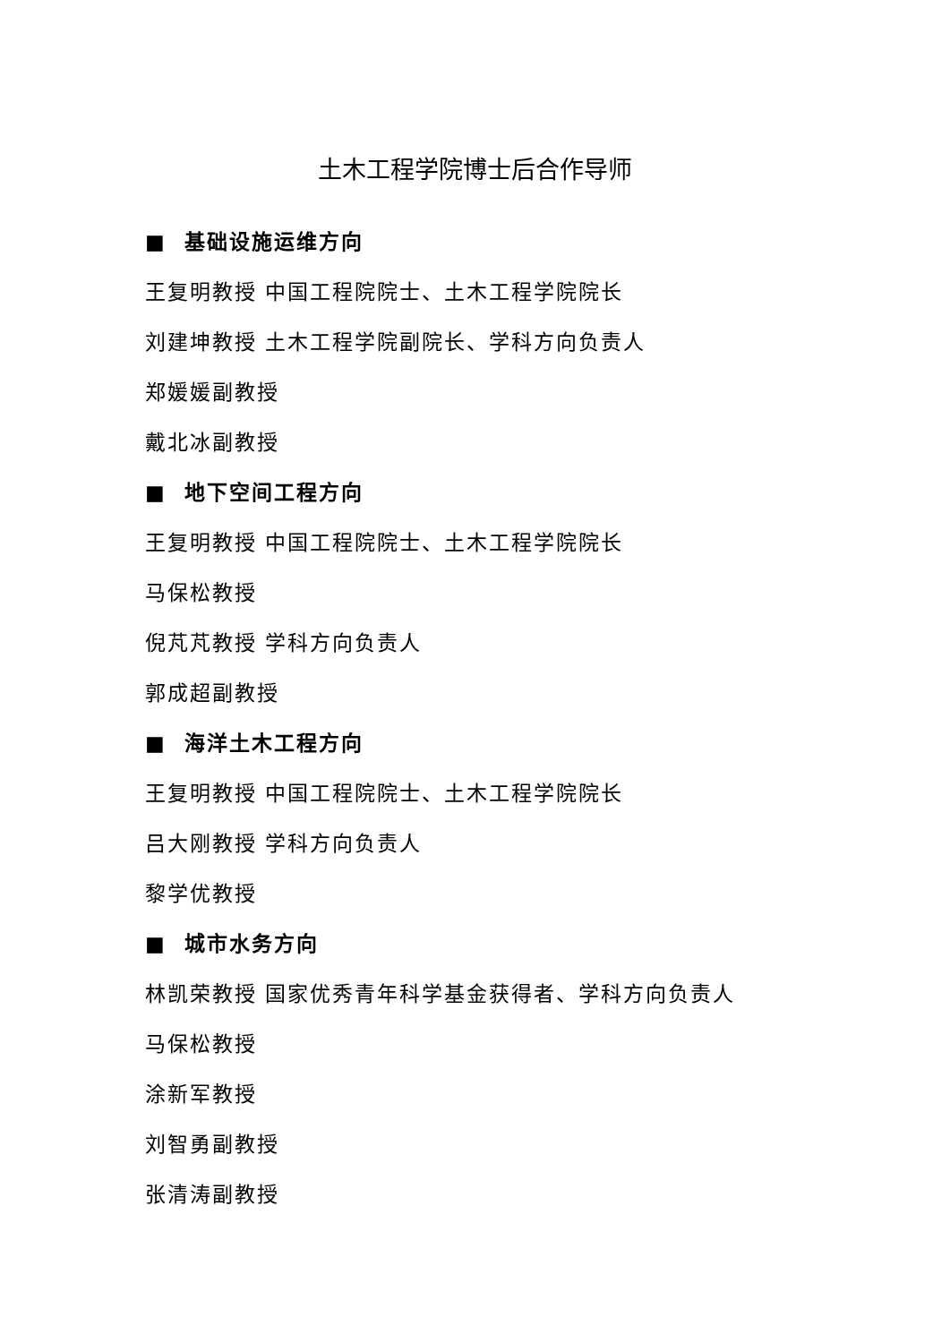土木工程学院博士后合作导师
■ 基础设施运维方向
王复明教授 中国工程院院士、土木工程学院院长
刘建坤教授 土木工程学院副院长、学科方向负责人
郑媛媛副教授
戴北冰副教授
■ 地下空间工程方向
王复明教授 中国工程院院士、土木工程学院院长
马保松教授
倪芃芃教授 学科方向负责人
郭成超副教授
■ 海洋土木工程方向
王复明教授 中国工程院院士、土木工程学院院长
吕大刚教授 学科方向负责人
黎学优教授
■ 城市水务方向
林凯荣教授 国家优秀青年科学基金获得者、学科方向负责人
马保松教授
涂新军教授
刘智勇副教授
张清涛副教授